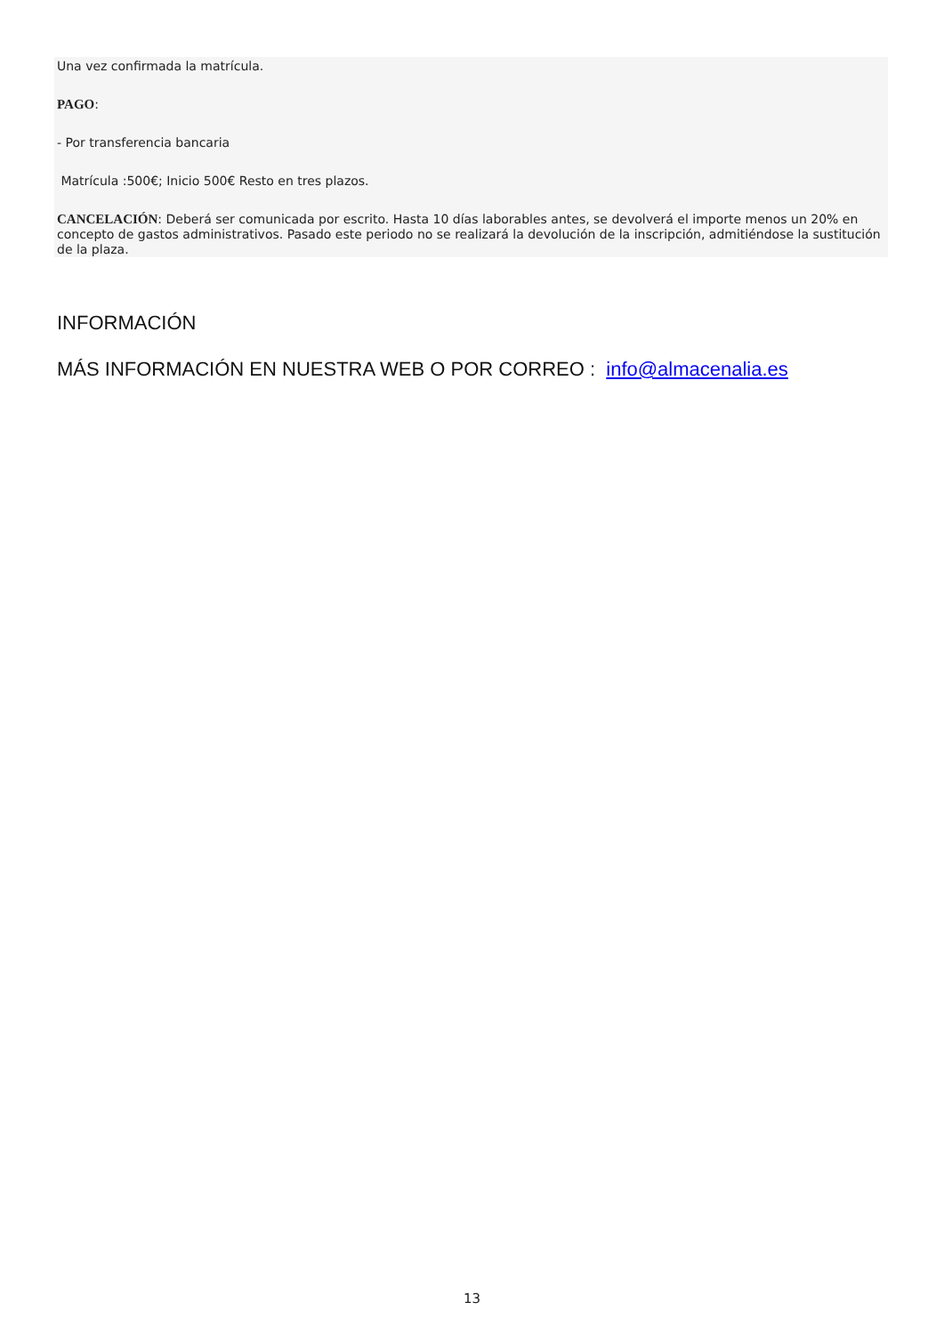Una vez confirmada la matrícula.
PAGO:
- Por transferencia bancaria
Matrícula :500€; Inicio 500€ Resto en tres plazos.
CANCELACIÓN: Deberá ser comunicada por escrito. Hasta 10 días laborables antes, se devolverá el importe menos un 20% en concepto de gastos administrativos. Pasado este periodo no se realizará la devolución de la inscripción, admitiéndose la sustitución de la plaza.
INFORMACIÓN
MÁS INFORMACIÓN EN NUESTRA WEB O POR CORREO : info@almacenalia.es
13